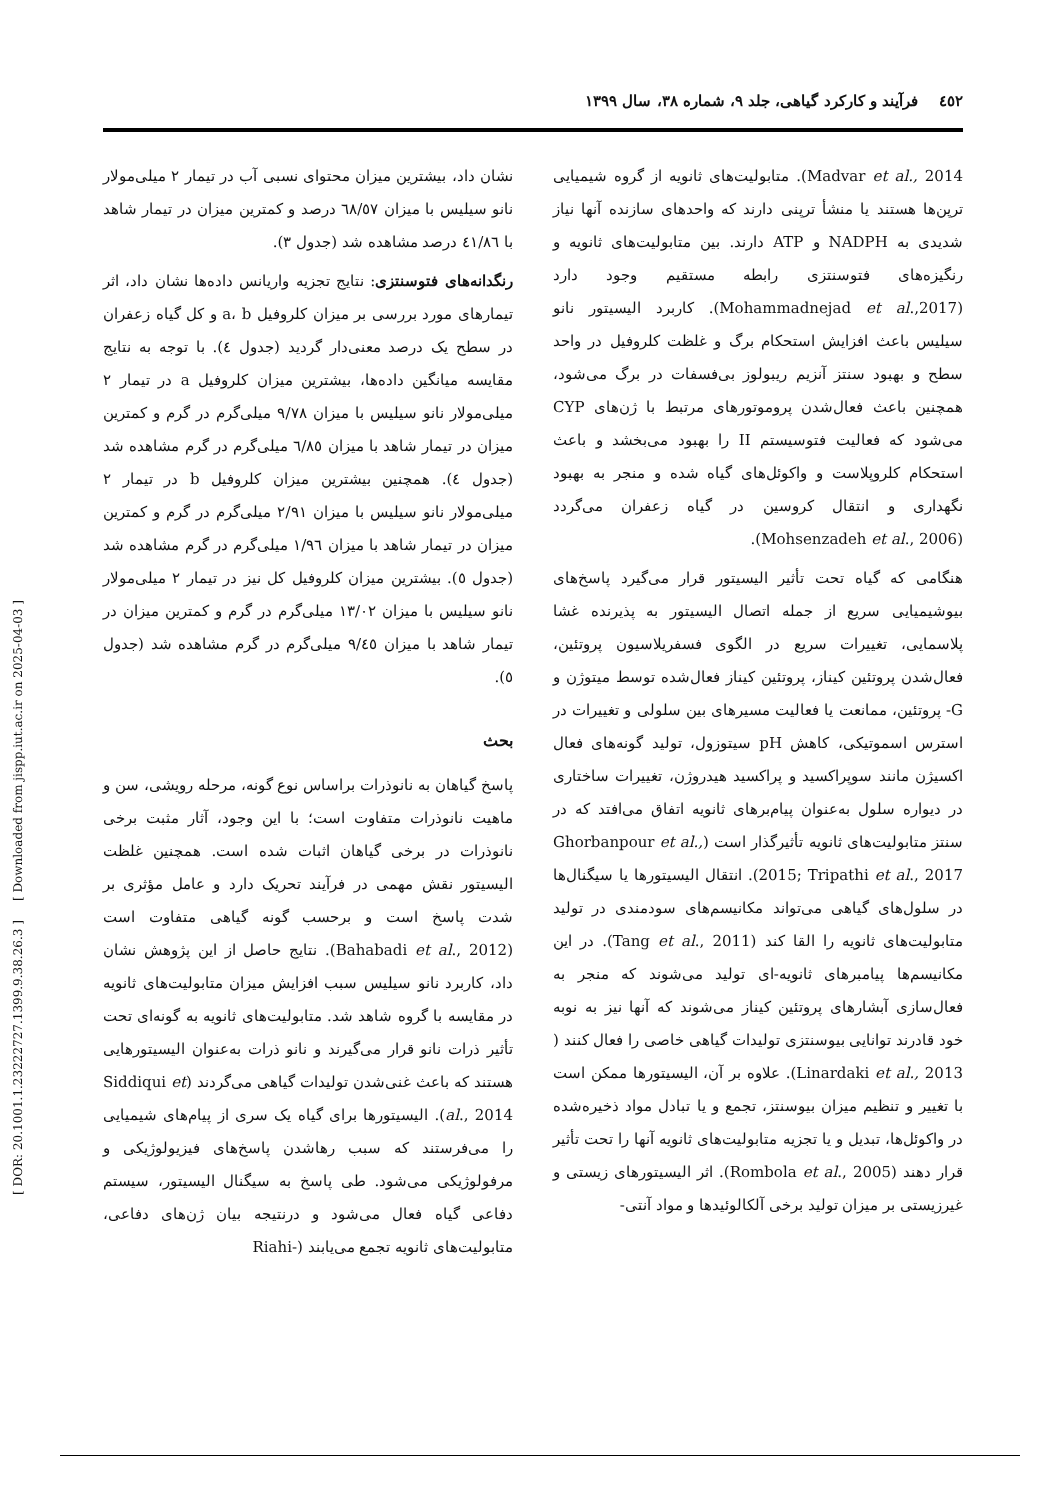٤٥٢ فرآیند و کارکرد گیاهی، جلد ۹، شماره ۳۸، سال ۱۳۹۹
[ DOR: 20.1001.1.23222727.1399.9.38.26.3 ] [ Downloaded from jispp.iut.ac.ir on 2025-04-03 ]
نشان داد، بیشترین میزان محتوای نسبی آب در تیمار ۲ میلی‌مولار نانو سیلیس با میزان ٦٨/٥٧ درصد و کمترین میزان در تیمار شاهد با ٤١/٨٦ درصد مشاهده شد (جدول ۳).
رنگدانه‌های فتوسنتزی: نتایج تجزیه واریانس داده‌ها نشان داد، اثر تیمارهای مورد بررسی بر میزان کلروفیل a، b و کل گیاه زعفران در سطح یک درصد معنی‌دار گردید (جدول ٤). با توجه به نتایج مقایسه میانگین داده‌ها، بیشترین میزان کلروفیل a در تیمار ۲ میلی‌مولار نانو سیلیس با میزان ۹/۷۸ میلی‌گرم در گرم و کمترین میزان در تیمار شاهد با میزان ٦/٨٥ میلی‌گرم در گرم مشاهده شد (جدول ٤). همچنین بیشترین میزان کلروفیل b در تیمار ۲ میلی‌مولار نانو سیلیس با میزان ۲/۹۱ میلی‌گرم در گرم و کمترین میزان در تیمار شاهد با میزان ۱/۹٦ میلی‌گرم در گرم مشاهده شد (جدول ٥). بیشترین میزان کلروفیل کل نیز در تیمار ۲ میلی‌مولار نانو سیلیس با میزان ۱۳/۰۲ میلی‌گرم در گرم و کمترین میزان در تیمار شاهد با میزان ۹/٤٥ میلی‌گرم در گرم مشاهده شد (جدول ٥).
بحث
پاسخ گیاهان به نانوذرات براساس نوع گونه، مرحله رویشی، سن و ماهیت نانوذرات متفاوت است؛ با این وجود، آثار مثبت برخی نانوذرات در برخی گیاهان اثبات شده است. همچنین غلظت الیسیتور نقش مهمی در فرآیند تحریک دارد و عامل مؤثری بر شدت پاسخ است و برحسب گونه گیاهی متفاوت است (Bahabadi et al., 2012). نتایج حاصل از این پژوهش نشان داد، کاربرد نانو سیلیس سبب افزایش میزان متابولیت‌های ثانویه در مقایسه با گروه شاهد شد. متابولیت‌های ثانویه به گونه‌ای تحت تأثیر ذرات نانو قرار می‌گیرند و نانو ذرات به‌عنوان الیسیتورهایی هستند که باعث غنی‌شدن تولیدات گیاهی می‌گردند (Siddiqui et al., 2014). الیسیتورها برای گیاه یک سری از پیام‌های شیمیایی را می‌فرستند که سبب رهاشدن پاسخ‌های فیزیولوژیکی و مرفولوژیکی می‌شود. طی پاسخ به سیگنال الیسیتور، سیستم دفاعی گیاه فعال می‌شود و درنتیجه بیان ژن‌های دفاعی، متابولیت‌های ثانویه تجمع می‌یابند (-Riahi
Madvar et al., 2014). متابولیت‌های ثانویه از گروه شیمیایی ترپن‌ها هستند یا منشأ ترپنی دارند که واحدهای سازنده آنها نیاز شدیدی به NADPH و ATP دارند. بین متابولیت‌های ثانویه و رنگیزه‌های فتوسنتزی رابطه مستقیم وجود دارد (Mohammadnejad et al.,2017). کاربرد الیسیتور نانو سیلیس باعث افزایش استحکام برگ و غلظت کلروفیل در واحد سطح و بهبود سنتز آنزیم ریبولوز بی‌فسفات در برگ می‌شود، همچنین باعث فعال‌شدن پروموتورهای مرتبط با ژن‌های CYP می‌شود که فعالیت فتوسیستم II را بهبود می‌بخشد و باعث استحکام کلروپلاست و واکوئل‌های گیاه شده و منجر به بهبود نگهداری و انتقال کروسین در گیاه زعفران می‌گردد (Mohsenzadeh et al., 2006).
هنگامی که گیاه تحت تأثیر الیسیتور قرار می‌گیرد پاسخ‌های بیوشیمیایی سریع از جمله اتصال الیسیتور به پذیرنده غشا پلاسمایی، تغییرات سریع در الگوی فسفریلاسیون پروتئین، فعال‌شدن پروتئین کیناز، پروتئین کیناز فعال‌شده توسط میتوژن و G- پروتئین، ممانعت یا فعالیت مسیرهای بین سلولی و تغییرات در استرس اسموتیکی، کاهش pH سیتوزول، تولید گونه‌های فعال اکسیژن مانند سوپراکسید و پراکسید هیدروژن، تغییرات ساختاری در دیواره سلول به‌عنوان پیام‌برهای ثانویه اتفاق می‌افتد که در سنتز متابولیت‌های ثانویه تأثیرگذار است (Ghorbanpour et al., 2015; Tripathi et al., 2017). انتقال الیسیتورها یا سیگنال‌ها در سلول‌های گیاهی می‌تواند مکانیسم‌های سودمندی در تولید متابولیت‌های ثانویه را القا کند (Tang et al., 2011). در این مکانیسم‌ها پیامبرهای ثانویه-ای تولید می‌شوند که منجر به فعال‌سازی آبشارهای پروتئین کیناز می‌شوند که آنها نیز به نوبه خود قادرند توانایی بیوسنتزی تولیدات گیاهی خاصی را فعال کنند ( Linardaki et al., 2013). علاوه بر آن، الیسیتورها ممکن است با تغییر و تنظیم میزان بیوسنتز، تجمع و یا تبادل مواد ذخیره‌شده در واکوئل‌ها، تبدیل و یا تجزیه متابولیت‌های ثانویه آنها را تحت تأثیر قرار دهند (Rombola et al., 2005). اثر الیسیتورهای زیستی و غیرزیستی بر میزان تولید برخی آلکالوئیدها و مواد آنتی-